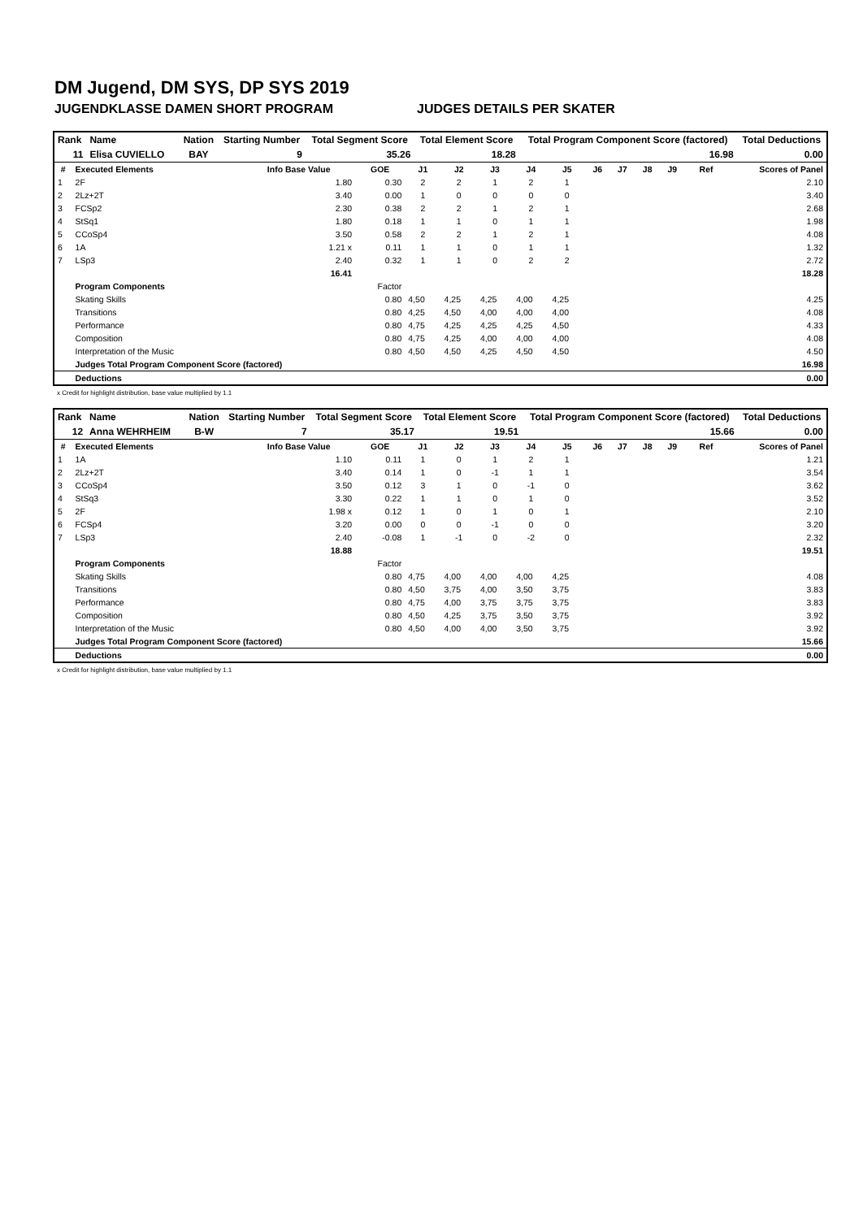DM Jugend, DM SYS, DP SYS 2019
JUGENDKLASSE DAMEN SHORT PROGRAM JUDGES DETAILS PER SKATER
| Rank | Name | | Nation | Starting Number | Total Segment Score | Total Element Score | Total Program Component Score (factored) | Total Deductions |
| 11 | Elisa CUVIELLO | | BAY | 9 | 35.26 | 18.28 | 16.98 | 0.00 |
| # | Executed Elements | Info Base Value | GOE | J1 | J2 | J3 | J4 | J5 | J6 | J7 | J8 | J9 | Ref | Scores of Panel |
| --- | --- | --- | --- | --- | --- | --- | --- | --- | --- | --- | --- | --- | --- | --- |
| 1 | 2F | 1.80 | 0.30 | 2 | 2 | 1 | 2 | 1 | | | | | | 2.10 |
| 2 | 2Lz+2T | 3.40 | 0.00 | 1 | 0 | 0 | 0 | 0 | | | | | | 3.40 |
| 3 | FCSp2 | 2.30 | 0.38 | 2 | 2 | 1 | 2 | 1 | | | | | | 2.68 |
| 4 | StSq1 | 1.80 | 0.18 | 1 | 1 | 0 | 1 | 1 | | | | | | 1.98 |
| 5 | CCoSp4 | 3.50 | 0.58 | 2 | 2 | 1 | 2 | 1 | | | | | | 4.08 |
| 6 | 1A | 1.21 x | 0.11 | 1 | 1 | 0 | 1 | 1 | | | | | | 1.32 |
| 7 | LSp3 | 2.40 | 0.32 | 1 | 1 | 0 | 2 | 2 | | | | | | 2.72 |
| | | 16.41 | | | | | | | | | | | | 18.28 |
| | Program Components | | Factor | | | | | | | | | | | |
| | Skating Skills | | 0.80 | 4,50 | 4,25 | 4,25 | 4,00 | 4,25 | | | | | | 4.25 |
| | Transitions | | 0.80 | 4,25 | 4,50 | 4,00 | 4,00 | 4,00 | | | | | | 4.08 |
| | Performance | | 0.80 | 4,75 | 4,25 | 4,25 | 4,25 | 4,50 | | | | | | 4.33 |
| | Composition | | 0.80 | 4,75 | 4,25 | 4,00 | 4,00 | 4,00 | | | | | | 4.08 |
| | Interpretation of the Music | | 0.80 | 4,50 | 4,50 | 4,25 | 4,50 | 4,50 | | | | | | 4.50 |
| | Judges Total Program Component Score (factored) | | | | | | | | | | | | | 16.98 |
| | Deductions | | | | | | | | | | | | | 0.00 |
x Credit for highlight distribution, base value multiplied by 1.1
| Rank | Name | | Nation | Starting Number | Total Segment Score | Total Element Score | Total Program Component Score (factored) | Total Deductions |
| 12 | Anna WEHRHEIM | | B-W | 7 | 35.17 | 19.51 | 15.66 | 0.00 |
| # | Executed Elements | Info Base Value | GOE | J1 | J2 | J3 | J4 | J5 | J6 | J7 | J8 | J9 | Ref | Scores of Panel |
| --- | --- | --- | --- | --- | --- | --- | --- | --- | --- | --- | --- | --- | --- | --- |
| 1 | 1A | 1.10 | 0.11 | 1 | 0 | 1 | 2 | 1 | | | | | | 1.21 |
| 2 | 2Lz+2T | 3.40 | 0.14 | 1 | 0 | -1 | 1 | 1 | | | | | | 3.54 |
| 3 | CCoSp4 | 3.50 | 0.12 | 3 | 1 | 0 | -1 | 0 | | | | | | 3.62 |
| 4 | StSq3 | 3.30 | 0.22 | 1 | 1 | 0 | 1 | 0 | | | | | | 3.52 |
| 5 | 2F | 1.98 x | 0.12 | 1 | 0 | 1 | 0 | 1 | | | | | | 2.10 |
| 6 | FCSp4 | 3.20 | 0.00 | 0 | 0 | -1 | 0 | 0 | | | | | | 3.20 |
| 7 | LSp3 | 2.40 | -0.08 | 1 | -1 | 0 | -2 | 0 | | | | | | 2.32 |
| | | 18.88 | | | | | | | | | | | | 19.51 |
| | Program Components | | Factor | | | | | | | | | | | |
| | Skating Skills | | 0.80 | 4,75 | 4,00 | 4,00 | 4,00 | 4,25 | | | | | | 4.08 |
| | Transitions | | 0.80 | 4,50 | 3,75 | 4,00 | 3,50 | 3,75 | | | | | | 3.83 |
| | Performance | | 0.80 | 4,75 | 4,00 | 3,75 | 3,75 | 3,75 | | | | | | 3.83 |
| | Composition | | 0.80 | 4,50 | 4,25 | 3,75 | 3,50 | 3,75 | | | | | | 3.92 |
| | Interpretation of the Music | | 0.80 | 4,50 | 4,00 | 4,00 | 3,50 | 3,75 | | | | | | 3.92 |
| | Judges Total Program Component Score (factored) | | | | | | | | | | | | | 15.66 |
| | Deductions | | | | | | | | | | | | | 0.00 |
x Credit for highlight distribution, base value multiplied by 1.1